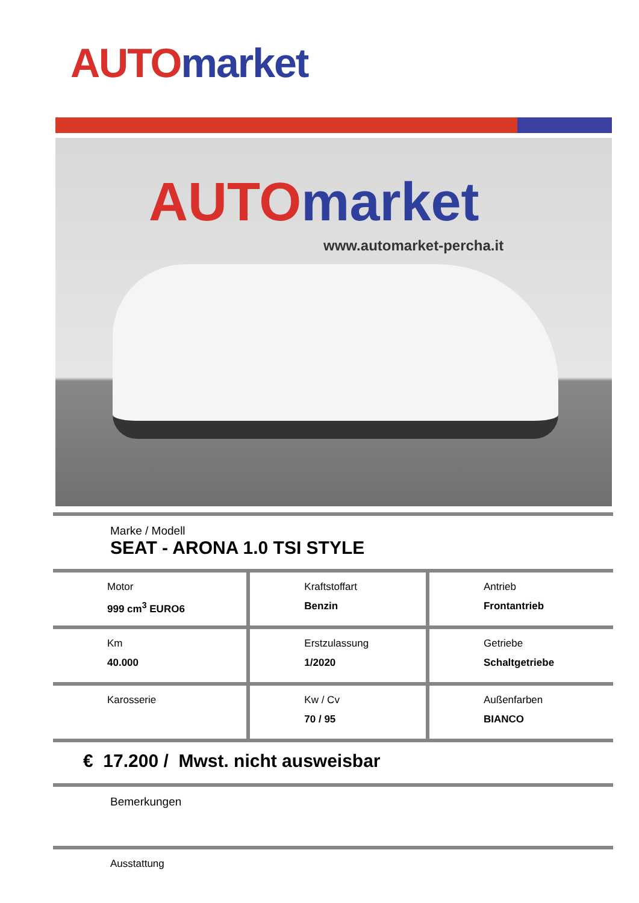AUTO market
AUTO market
www.automarket-percha.it
| Marke / Modell SEAT - ARONA 1.0 TSI STYLE | | |
| Motor 999 cm<sup>3</sup> EURO6 | Kraftstoffart Benzin | Antrieb Frontantrieb |
| Km 40.000 | Erstzulassung 1/2020 | Getriebe Schaltgetriebe |
| Karosserie | Kw / Cv 70 / 95 | Außenfarben BIANCO |
| € 17.200 / Mwst. nicht ausweisbar | | |
| Bemerkungen | | |
| Ausstattung | | |